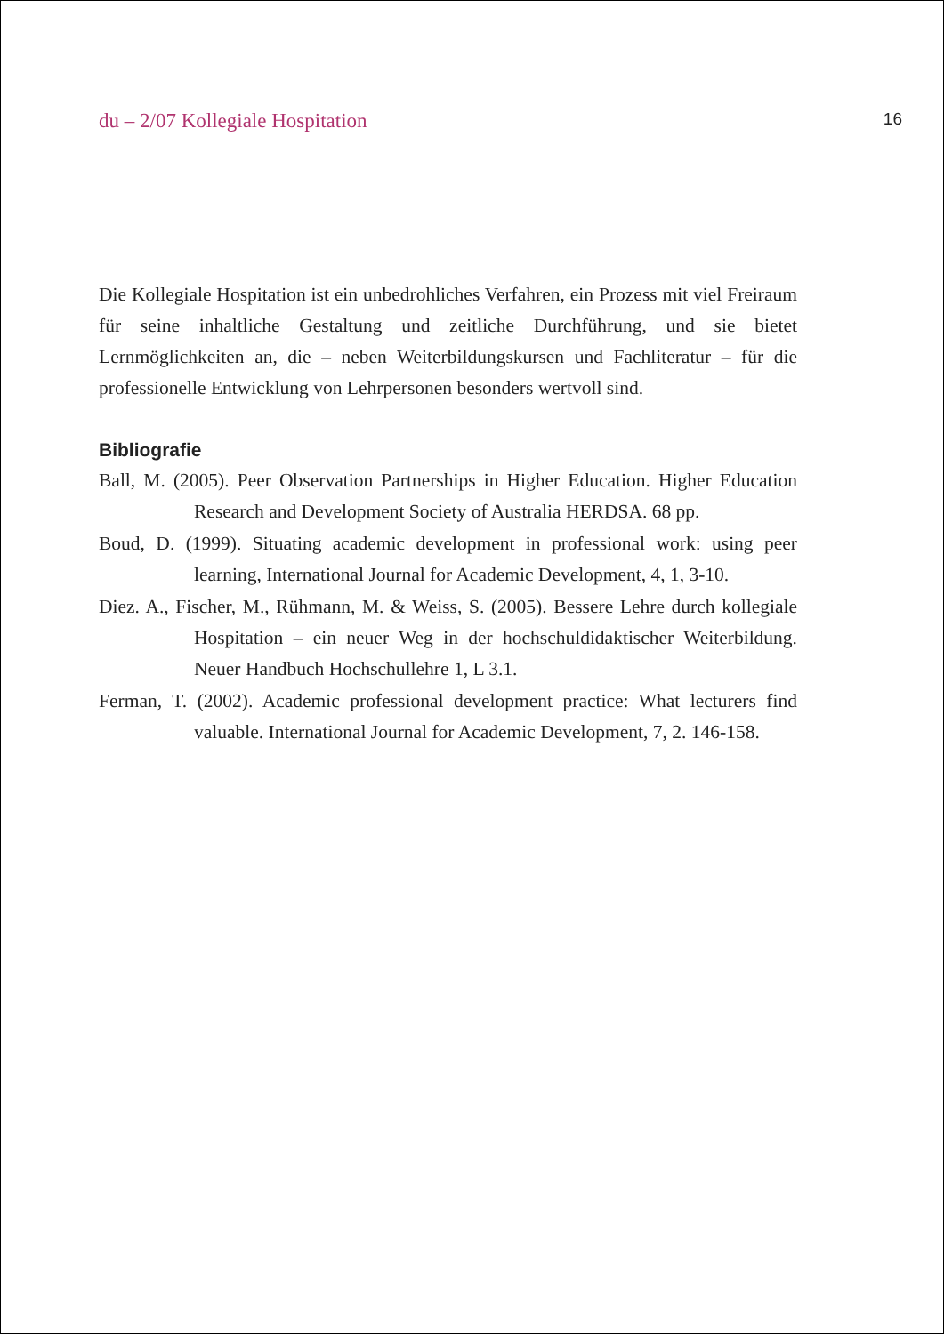du – 2/07 Kollegiale Hospitation 16
Die Kollegiale Hospitation ist ein unbedrohliches Verfahren, ein Prozess mit viel Freiraum für seine inhaltliche Gestaltung und zeitliche Durchführung, und sie bietet Lernmöglichkeiten an, die – neben Weiterbildungskursen und Fachliteratur – für die professionelle Entwicklung von Lehrpersonen besonders wertvoll sind.
Bibliografie
Ball, M. (2005). Peer Observation Partnerships in Higher Education. Higher Education Research and Development Society of Australia HERDSA. 68 pp.
Boud, D. (1999). Situating academic development in professional work: using peer learning, International Journal for Academic Development, 4, 1, 3-10.
Diez. A., Fischer, M., Rühmann, M. & Weiss, S. (2005). Bessere Lehre durch kollegiale Hospitation – ein neuer Weg in der hochschuldidaktischer Weiterbildung. Neuer Handbuch Hochschullehre 1, L 3.1.
Ferman, T. (2002). Academic professional development practice: What lecturers find valuable. International Journal for Academic Development, 7, 2. 146-158.